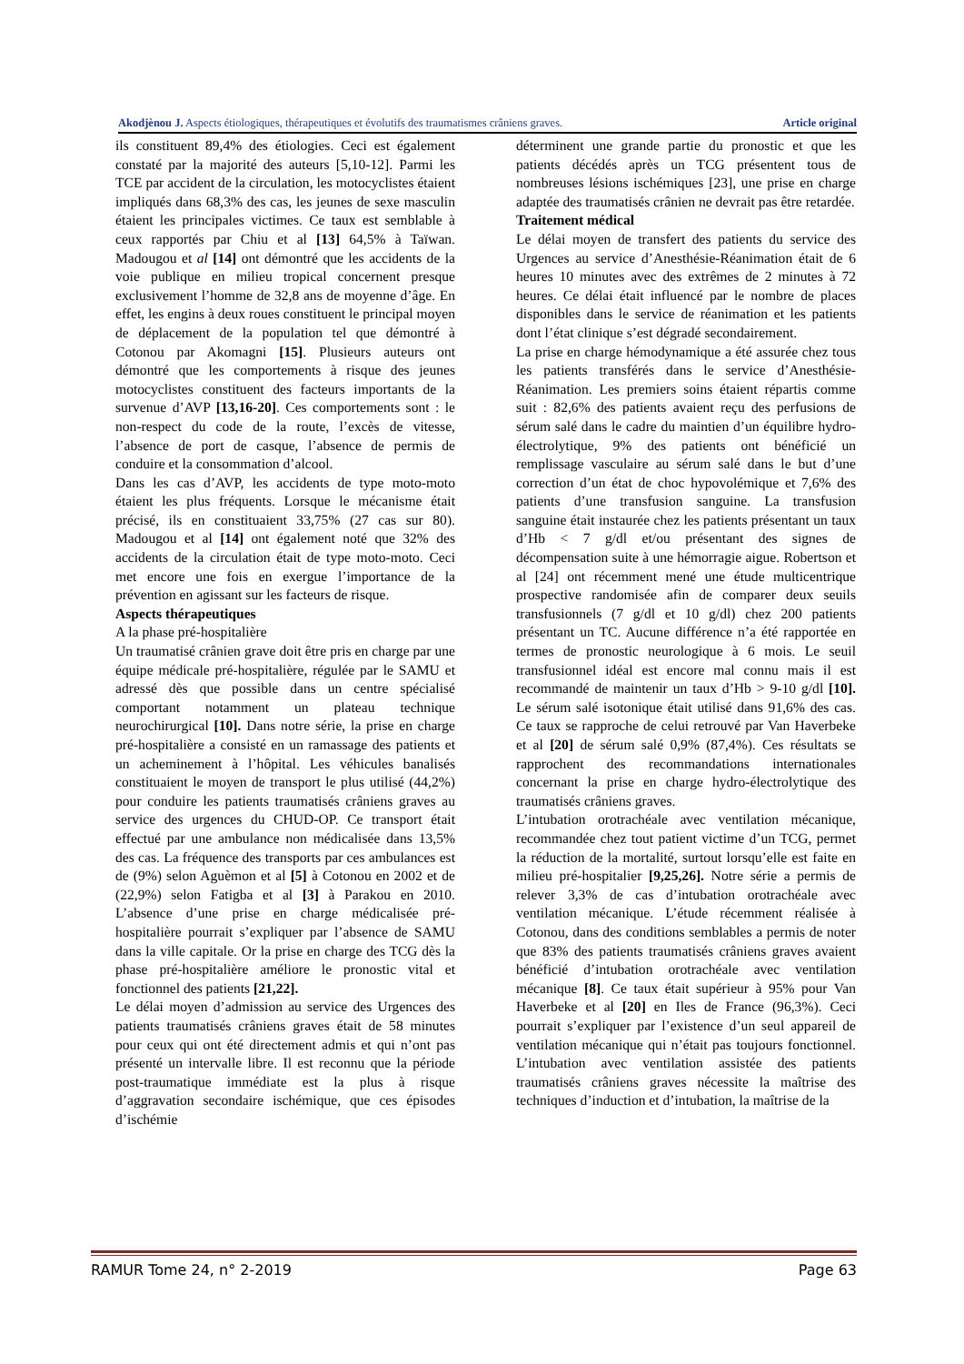Akodjènou J. Aspects étiologiques, thérapeutiques et évolutifs des traumatismes crâniens graves. Article original
ils constituent 89,4% des étiologies. Ceci est également constaté par la majorité des auteurs [5,10-12]. Parmi les TCE par accident de la circulation, les motocyclistes étaient impliqués dans 68,3% des cas, les jeunes de sexe masculin étaient les principales victimes. Ce taux est semblable à ceux rapportés par Chiu et al [13] 64,5% à Taïwan. Madougou et al [14] ont démontré que les accidents de la voie publique en milieu tropical concernent presque exclusivement l’homme de 32,8 ans de moyenne d’âge. En effet, les engins à deux roues constituent le principal moyen de déplacement de la population tel que démontré à Cotonou par Akomagni [15]. Plusieurs auteurs ont démontré que les comportements à risque des jeunes motocyclistes constituent des facteurs importants de la survenue d’AVP [13,16-20]. Ces comportements sont : le non-respect du code de la route, l’excès de vitesse, l’absence de port de casque, l’absence de permis de conduire et la consommation d’alcool.
Dans les cas d’AVP, les accidents de type moto-moto étaient les plus fréquents. Lorsque le mécanisme était précisé, ils en constituaient 33,75% (27 cas sur 80). Madougou et al [14] ont également noté que 32% des accidents de la circulation était de type moto-moto. Ceci met encore une fois en exergue l’importance de la prévention en agissant sur les facteurs de risque.
Aspects thérapeutiques
A la phase pré-hospitalière
Un traumatisé crânien grave doit être pris en charge par une équipe médicale pré-hospitalière, régulée par le SAMU et adressé dès que possible dans un centre spécialisé comportant notamment un plateau technique neurochirurgical [10]. Dans notre série, la prise en charge pré-hospitalière a consisté en un ramassage des patients et un acheminement à l’hôpital. Les véhicules banalisés constituaient le moyen de transport le plus utilisé (44,2%) pour conduire les patients traumatisés crâniens graves au service des urgences du CHUD-OP. Ce transport était effectué par une ambulance non médicalisée dans 13,5% des cas. La fréquence des transports par ces ambulances est de (9%) selon Aguèmon et al [5] à Cotonou en 2002 et de (22,9%) selon Fatigba et al [3] à Parakou en 2010. L’absence d’une prise en charge médicalisée pré-hospitalière pourrait s’expliquer par l’absence de SAMU dans la ville capitale. Or la prise en charge des TCG dès la phase pré-hospitalière améliore le pronostic vital et fonctionnel des patients [21,22].
Le délai moyen d’admission au service des Urgences des patients traumatisés crâniens graves était de 58 minutes pour ceux qui ont été directement admis et qui n’ont pas présenté un intervalle libre. Il est reconnu que la période post-traumatique immédiate est la plus à risque d’aggravation secondaire ischémique, que ces épisodes d’ischémie
déterminent une grande partie du pronostic et que les patients décédés après un TCG présentent tous de nombreuses lésions ischémiques [23], une prise en charge adaptée des traumatisés crânien ne devrait pas être retardée.
Traitement médical
Le délai moyen de transfert des patients du service des Urgences au service d’Anesthésie-Réanimation était de 6 heures 10 minutes avec des extrêmes de 2 minutes à 72 heures. Ce délai était influencé par le nombre de places disponibles dans le service de réanimation et les patients dont l’état clinique s’est dégradé secondairement.
La prise en charge hémodynamique a été assurée chez tous les patients transférés dans le service d’Anesthésie-Réanimation. Les premiers soins étaient répartis comme suit : 82,6% des patients avaient reçu des perfusions de sérum salé dans le cadre du maintien d’un équilibre hydro-électrolytique, 9% des patients ont bénéficié un remplissage vasculaire au sérum salé dans le but d’une correction d’un état de choc hypovolémique et 7,6% des patients d’une transfusion sanguine. La transfusion sanguine était instaurée chez les patients présentant un taux d’Hb < 7 g/dl et/ou présentant des signes de décompensation suite à une hémorragie aigue. Robertson et al [24] ont récemment mené une étude multicentrique prospective randomisée afin de comparer deux seuils transfusionnels (7 g/dl et 10 g/dl) chez 200 patients présentant un TC. Aucune différence n’a été rapportée en termes de pronostic neurologique à 6 mois. Le seuil transfusionnel idéal est encore mal connu mais il est recommandé de maintenir un taux d’Hb > 9-10 g/dl [10]. Le sérum salé isotonique était utilisé dans 91,6% des cas. Ce taux se rapproche de celui retrouvé par Van Haverbeke et al [20] de sérum salé 0,9% (87,4%). Ces résultats se rapprochent des recommandations internationales concernant la prise en charge hydro-électrolytique des traumatisés crâniens graves.
L’intubation orotrachéale avec ventilation mécanique, recommandée chez tout patient victime d’un TCG, permet la réduction de la mortalité, surtout lorsqu’elle est faite en milieu pré-hospitalier [9,25,26]. Notre série a permis de relever 3,3% de cas d’intubation orotrachéale avec ventilation mécanique. L’étude récemment réalisée à Cotonou, dans des conditions semblables a permis de noter que 83% des patients traumatisés crâniens graves avaient bénéficié d’intubation orotrachéale avec ventilation mécanique [8]. Ce taux était supérieur à 95% pour Van Haverbeke et al [20] en Iles de France (96,3%). Ceci pourrait s’expliquer par l’existence d’un seul appareil de ventilation mécanique qui n’était pas toujours fonctionnel. L’intubation avec ventilation assistée des patients traumatisés crâniens graves nécessite la maîtrise des techniques d’induction et d’intubation, la maîtrise de la
RAMUR Tome 24, n° 2-2019 Page 63